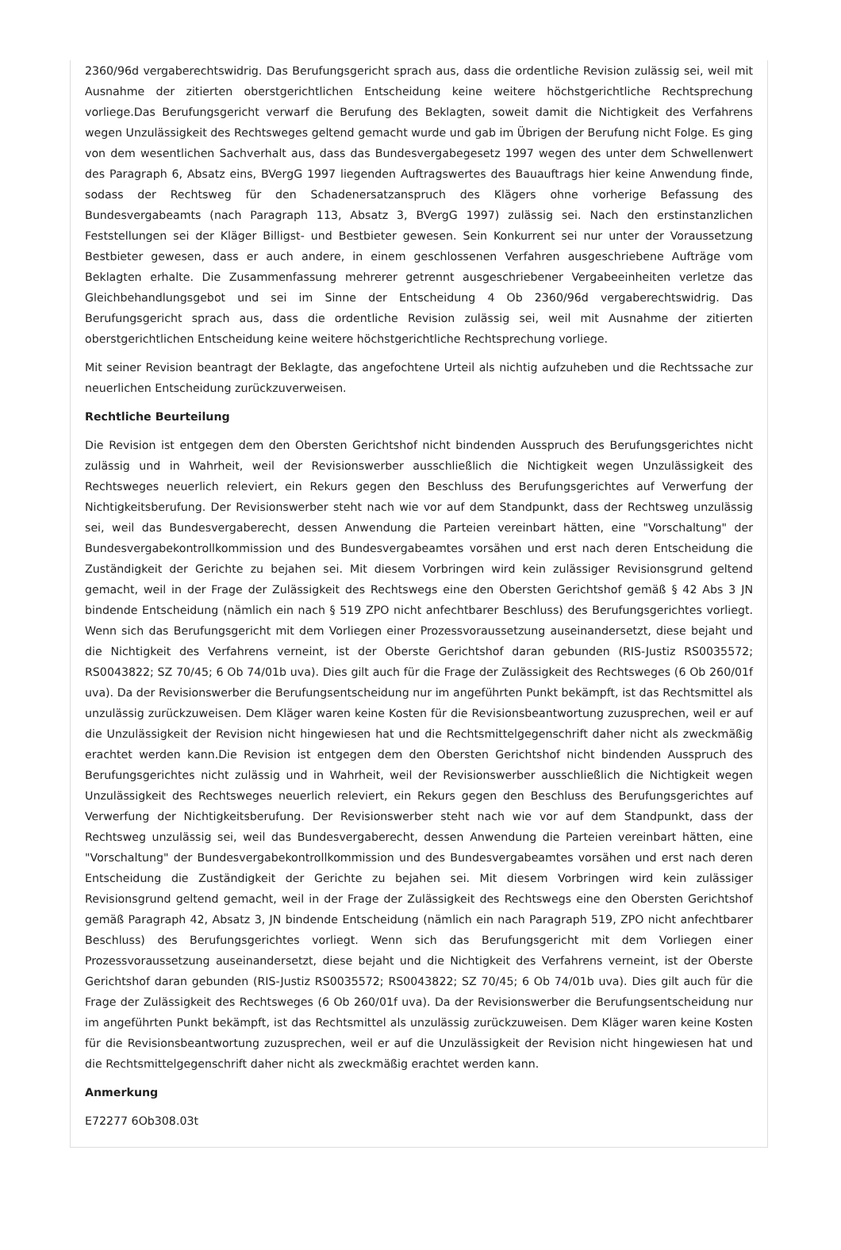2360/96d vergaberechtswidrig. Das Berufungsgericht sprach aus, dass die ordentliche Revision zulässig sei, weil mit Ausnahme der zitierten oberstgerichtlichen Entscheidung keine weitere höchstgerichtliche Rechtsprechung vorliege.Das Berufungsgericht verwarf die Berufung des Beklagten, soweit damit die Nichtigkeit des Verfahrens wegen Unzulässigkeit des Rechtsweges geltend gemacht wurde und gab im Übrigen der Berufung nicht Folge. Es ging von dem wesentlichen Sachverhalt aus, dass das Bundesvergabegesetz 1997 wegen des unter dem Schwellenwert des Paragraph 6, Absatz eins, BVergG 1997 liegenden Auftragswertes des Bauauftrags hier keine Anwendung finde, sodass der Rechtsweg für den Schadenersatzanspruch des Klägers ohne vorherige Befassung des Bundesvergabeamts (nach Paragraph 113, Absatz 3, BVergG 1997) zulässig sei. Nach den erstinstanzlichen Feststellungen sei der Kläger Billigst- und Bestbieter gewesen. Sein Konkurrent sei nur unter der Voraussetzung Bestbieter gewesen, dass er auch andere, in einem geschlossenen Verfahren ausgeschriebene Aufträge vom Beklagten erhalte. Die Zusammenfassung mehrerer getrennt ausgeschriebener Vergabeeinheiten verletze das Gleichbehandlungsgebot und sei im Sinne der Entscheidung 4 Ob 2360/96d vergaberechtswidrig. Das Berufungsgericht sprach aus, dass die ordentliche Revision zulässig sei, weil mit Ausnahme der zitierten oberstgerichtlichen Entscheidung keine weitere höchstgerichtliche Rechtsprechung vorliege.
Mit seiner Revision beantragt der Beklagte, das angefochtene Urteil als nichtig aufzuheben und die Rechtssache zur neuerlichen Entscheidung zurückzuverweisen.
Rechtliche Beurteilung
Die Revision ist entgegen dem den Obersten Gerichtshof nicht bindenden Ausspruch des Berufungsgerichtes nicht zulässig und in Wahrheit, weil der Revisionswerber ausschließlich die Nichtigkeit wegen Unzulässigkeit des Rechtsweges neuerlich releviert, ein Rekurs gegen den Beschluss des Berufungsgerichtes auf Verwerfung der Nichtigkeitsberufung. Der Revisionswerber steht nach wie vor auf dem Standpunkt, dass der Rechtsweg unzulässig sei, weil das Bundesvergaberecht, dessen Anwendung die Parteien vereinbart hätten, eine "Vorschaltung" der Bundesvergabekontrollkommission und des Bundesvergabeamtes vorsähen und erst nach deren Entscheidung die Zuständigkeit der Gerichte zu bejahen sei. Mit diesem Vorbringen wird kein zulässiger Revisionsgrund geltend gemacht, weil in der Frage der Zulässigkeit des Rechtswegs eine den Obersten Gerichtshof gemäß § 42 Abs 3 JN bindende Entscheidung (nämlich ein nach § 519 ZPO nicht anfechtbarer Beschluss) des Berufungsgerichtes vorliegt. Wenn sich das Berufungsgericht mit dem Vorliegen einer Prozessvoraussetzung auseinandersetzt, diese bejaht und die Nichtigkeit des Verfahrens verneint, ist der Oberste Gerichtshof daran gebunden (RIS-Justiz RS0035572; RS0043822; SZ 70/45; 6 Ob 74/01b uva). Dies gilt auch für die Frage der Zulässigkeit des Rechtsweges (6 Ob 260/01f uva). Da der Revisionswerber die Berufungsentscheidung nur im angeführten Punkt bekämpft, ist das Rechtsmittel als unzulässig zurückzuweisen. Dem Kläger waren keine Kosten für die Revisionsbeantwortung zuzusprechen, weil er auf die Unzulässigkeit der Revision nicht hingewiesen hat und die Rechtsmittelgegenschrift daher nicht als zweckmäßig erachtet werden kann.Die Revision ist entgegen dem den Obersten Gerichtshof nicht bindenden Ausspruch des Berufungsgerichtes nicht zulässig und in Wahrheit, weil der Revisionswerber ausschließlich die Nichtigkeit wegen Unzulässigkeit des Rechtsweges neuerlich releviert, ein Rekurs gegen den Beschluss des Berufungsgerichtes auf Verwerfung der Nichtigkeitsberufung. Der Revisionswerber steht nach wie vor auf dem Standpunkt, dass der Rechtsweg unzulässig sei, weil das Bundesvergaberecht, dessen Anwendung die Parteien vereinbart hätten, eine "Vorschaltung" der Bundesvergabekontrollkommission und des Bundesvergabeamtes vorsähen und erst nach deren Entscheidung die Zuständigkeit der Gerichte zu bejahen sei. Mit diesem Vorbringen wird kein zulässiger Revisionsgrund geltend gemacht, weil in der Frage der Zulässigkeit des Rechtswegs eine den Obersten Gerichtshof gemäß Paragraph 42, Absatz 3, JN bindende Entscheidung (nämlich ein nach Paragraph 519, ZPO nicht anfechtbarer Beschluss) des Berufungsgerichtes vorliegt. Wenn sich das Berufungsgericht mit dem Vorliegen einer Prozessvoraussetzung auseinandersetzt, diese bejaht und die Nichtigkeit des Verfahrens verneint, ist der Oberste Gerichtshof daran gebunden (RIS-Justiz RS0035572; RS0043822; SZ 70/45; 6 Ob 74/01b uva). Dies gilt auch für die Frage der Zulässigkeit des Rechtsweges (6 Ob 260/01f uva). Da der Revisionswerber die Berufungsentscheidung nur im angeführten Punkt bekämpft, ist das Rechtsmittel als unzulässig zurückzuweisen. Dem Kläger waren keine Kosten für die Revisionsbeantwortung zuzusprechen, weil er auf die Unzulässigkeit der Revision nicht hingewiesen hat und die Rechtsmittelgegenschrift daher nicht als zweckmäßig erachtet werden kann.
Anmerkung
E72277 6Ob308.03t